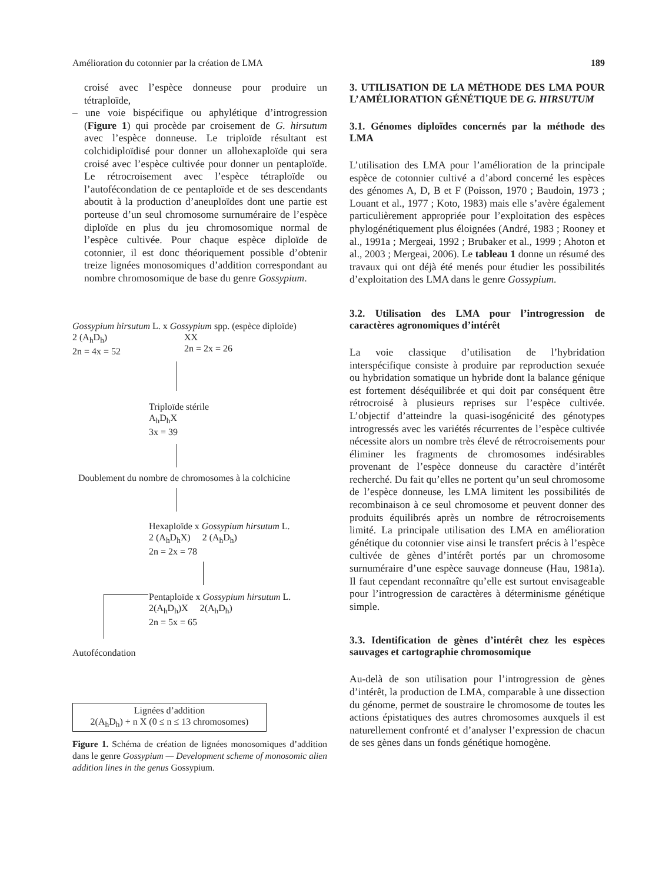Amélioration du cotonnier par la création de LMA 189
croisé avec l’espèce donneuse pour produire un tétraploïde,
– une voie bispécifique ou aphylétique d’introgression (Figure 1) qui procède par croisement de G. hirsutum avec l’espèce donneuse. Le triploïde résultant est colchidiploïdisé pour donner un allohexaploïde qui sera croisé avec l’espèce cultivée pour donner un pentaploïde. Le rétrocroisement avec l’espèce tétraploïde ou l’autofécondation de ce pentaploïde et de ses descendants aboutit à la production d’aneuploïdes dont une partie est porteuse d’un seul chromosome surnuméraire de l’espèce diploïde en plus du jeu chromosomique normal de l’espèce cultivée. Pour chaque espèce diploïde de cotonnier, il est donc théoriquement possible d’obtenir treize lignées monosomiques d’addition correspondant au nombre chromosomique de base du genre Gossypium.
Gossypium hirsutum L. x Gossypium spp. (espèce diploïde)
2 (A<sub>h</sub>D<sub>h</sub>)
2n = 4x = 52
XX
2n = 2x = 26
Triploïde stérile
A<sub>h</sub>D<sub>h</sub>X
3x = 39
Doublement du nombre de chromosomes à la colchicine
Hexaploïde x Gossypium hirsutum L.
2 (A<sub>h</sub>D<sub>h</sub>X) 2 (A<sub>h</sub>D<sub>h</sub>)
2n = 2x = 78
Pentaploïde x Gossypium hirsutum L.
2(A<sub>h</sub>D<sub>h</sub>)X 2(A<sub>h</sub>D<sub>h</sub>)
2n = 5x = 65
Autofécondation
Lignées d’addition
2(A<sub>h</sub>D<sub>h</sub>) + n X (0 ≤ n ≤ 13 chromosomes)
Figure 1. Schéma de création de lignées monosomiques d’addition dans le genre Gossypium — Development scheme of monosomic alien addition lines in the genus Gossypium.
3. UTILISATION DE LA MÉTHODE DES LMA POUR L’AMÉLIORATION GÉNÉTIQUE DE G. HIRSUTUM
3.1. Génomes diploïdes concernés par la méthode des LMA
L’utilisation des LMA pour l’amélioration de la principale espèce de cotonnier cultivé a d’abord concerné les espèces des génomes A, D, B et F (Poisson, 1970 ; Baudoin, 1973 ; Louant et al., 1977 ; Koto, 1983) mais elle s’avère également particulièrement appropriée pour l’exploitation des espèces phylogénétiquement plus éloignées (André, 1983 ; Rooney et al., 1991a ; Mergeai, 1992 ; Brubaker et al., 1999 ; Ahoton et al., 2003 ; Mergeai, 2006). Le tableau 1 donne un résumé des travaux qui ont déjà été menés pour étudier les possibilités d’exploitation des LMA dans le genre Gossypium.
3.2. Utilisation des LMA pour l’introgression de caractères agronomiques d’intérêt
La voie classique d’utilisation de l’hybridation interspécifique consiste à produire par reproduction sexuée ou hybridation somatique un hybride dont la balance génique est fortement déséquilibrée et qui doit par conséquent être rétrocroisé à plusieurs reprises sur l’espèce cultivée. L’objectif d’atteindre la quasi-isogénicité des génotypes introgressés avec les variétés récurrentes de l’espèce cultivée nécessite alors un nombre très élevé de rétrocroisements pour éliminer les fragments de chromosomes indésirables provenant de l’espèce donneuse du caractère d’intérêt recherché. Du fait qu’elles ne portent qu’un seul chromosome de l’espèce donneuse, les LMA limitent les possibilités de recombinaison à ce seul chromosome et peuvent donner des produits équilibrés après un nombre de rétrocroisements limité. La principale utilisation des LMA en amélioration génétique du cotonnier vise ainsi le transfert précis à l’espèce cultivée de gènes d’intérêt portés par un chromosome surnuméraire d’une espèce sauvage donneuse (Hau, 1981a). Il faut cependant reconnaître qu’elle est surtout envisageable pour l’introgression de caractères à déterminisme génétique simple.
3.3. Identification de gènes d’intérêt chez les espèces sauvages et cartographie chromosomique
Au-delà de son utilisation pour l’introgression de gènes d’intérêt, la production de LMA, comparable à une dissection du génome, permet de soustraire le chromosome de toutes les actions épistatiques des autres chromosomes auxquels il est naturellement confronté et d’analyser l’expression de chacun de ses gènes dans un fonds génétique homogène.